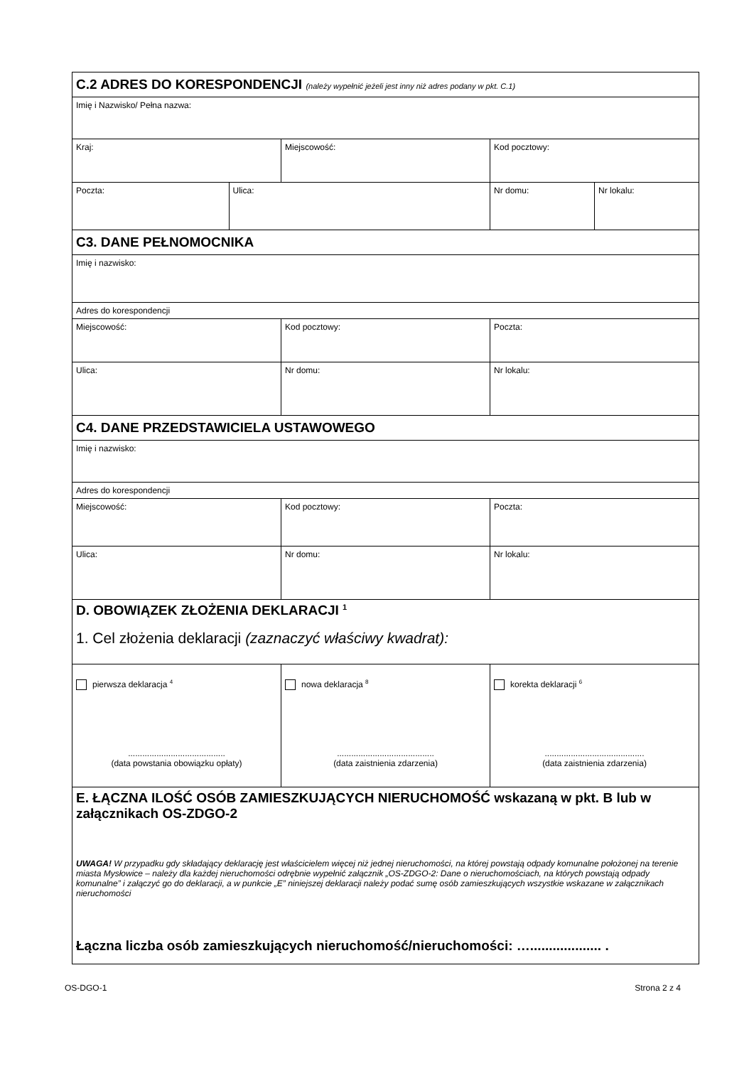| C.2 ADRES DO KORESPONDENCJI (należy wypełnić jeżeli jest inny niż adres podany w pkt. C.1) | | | | |
| Imię i Nazwisko/ Pełna nazwa: | | | | |
| Kraj: | | Miejscowość: | Kod pocztowy: | |
| Poczta: | Ulica: | | Nr domu: | Nr lokalu: |
| C3. DANE PEŁNOMOCNIKA | | | | |
| Imię i nazwisko: | | | | |
| Adres do korespondencji | | | | |
| Miejscowość: | | Kod pocztowy: | Poczta: | |
| Ulica: | | Nr domu: | Nr lokalu: | |
| C4. DANE PRZEDSTAWICIELA USTAWOWEGO | | | | |
| Imię i nazwisko: | | | | |
| Adres do korespondencji | | | | |
| Miejscowość: | | Kod pocztowy: | Poczta: | |
| Ulica: | | Nr domu: | Nr lokalu: | |
| D. OBOWIĄZEK ZŁOŻENIA DEKLARACJI <sup>1</sup> 1. Cel złożenia deklaracji (zaznaczyć właściwy kwadrat): | | | | |
| pierwsza deklaracja <sup>4</sup> ......................................... (data powstania obowiązku opłaty) | | nowa deklaracja <sup>8</sup> ......................................... (data zaistnienia zdarzenia) | korekta deklaracji <sup>6</sup> .......................................... (data zaistnienia zdarzenia) | |
| E. ŁĄCZNA ILOŚĆ OSÓB ZAMIESZKUJĄCYCH NIERUCHOMOŚĆ wskazaną w pkt. B lub w załącznikach OS-ZDGO-2 UWAGA! W przypadku gdy składający deklarację jest właścicielem więcej niż jednej nieruchomości, na której powstają odpady komunalne położonej na terenie miasta Mysłowice – należy dla każdej nieruchomości odrębnie wypełnić załącznik „OS-ZDGO-2: Dane o nieruchomościach, na których powstają odpady komunalne” i załączyć go do deklaracji, a w punkcie „E” niniejszej deklaracji należy podać sumę osób zamieszkujących wszystkie wskazane w załącznikach nieruchomości Łączna liczba osób zamieszkujących nieruchomość/nieruchomości: …................... . | | | | |
OS-DGO-1 Strona 2 z 4